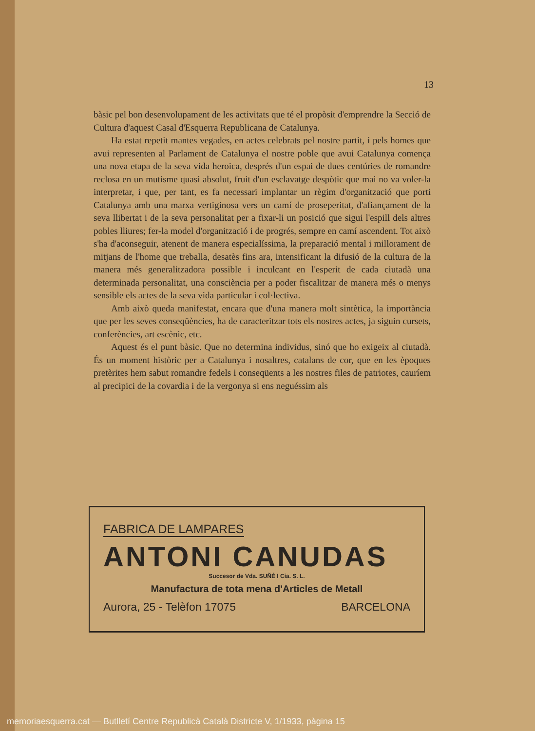13
bàsic pel bon desenvolupament de les activitats que té el propòsit d'emprendre la Secció de Cultura d'aquest Casal d'Esquerra Republicana de Catalunya.
Ha estat repetit mantes vegades, en actes celebrats pel nostre partit, i pels homes que avui representen al Parlament de Catalunya el nostre poble que avui Catalunya comença una nova etapa de la seva vida heroica, després d'un espai de dues centúries de romandre reclosa en un mutisme quasi absolut, fruit d'un esclavatge despòtic que mai no va voler-la interpretar, i que, per tant, es fa necessari implantar un règim d'organització que porti Catalunya amb una marxa vertiginosa vers un camí de proseperitat, d'afiançament de la seva llibertat i de la seva personalitat per a fixar-li un posició que sigui l'espill dels altres pobles lliures; fer-la model d'organització i de progrés, sempre en camí ascendent. Tot això s'ha d'aconseguir, atenent de manera especialíssima, la preparació mental i millorament de mitjans de l'home que treballa, desatès fins ara, intensificant la difusió de la cultura de la manera més generalitzadora possible i inculcant en l'esperit de cada ciutadà una determinada personalitat, una consciència per a poder fiscalitzar de manera més o menys sensible els actes de la seva vida particular i col·lectiva.
Amb això queda manifestat, encara que d'una manera molt sintètica, la importància que per les seves conseqüències, ha de caracteritzar tots els nostres actes, ja siguin cursets, conferències, art escènic, etc.
Aquest és el punt bàsic. Que no determina individus, sinó que ho exigeix al ciutadà. És un moment històric per a Catalunya i nosaltres, catalans de cor, que en les èpoques pretèrites hem sabut romandre fedels i conseqüents a les nostres files de patriotes, cauríem al precipici de la covardia i de la vergonya si ens neguéssim als
FABRICA DE LAMPARES
ANTONI CANUDAS
Succesor de Vda. SUÑÉ I Cia. S. L.
Manufactura de tota mena d'Articles de Metall
Aurora, 25 - Telèfon 17075 BARCELONA
memoriaesquerra.cat — Butlletí Centre Republicà Català Districte V, 1/1933, pàgina 15